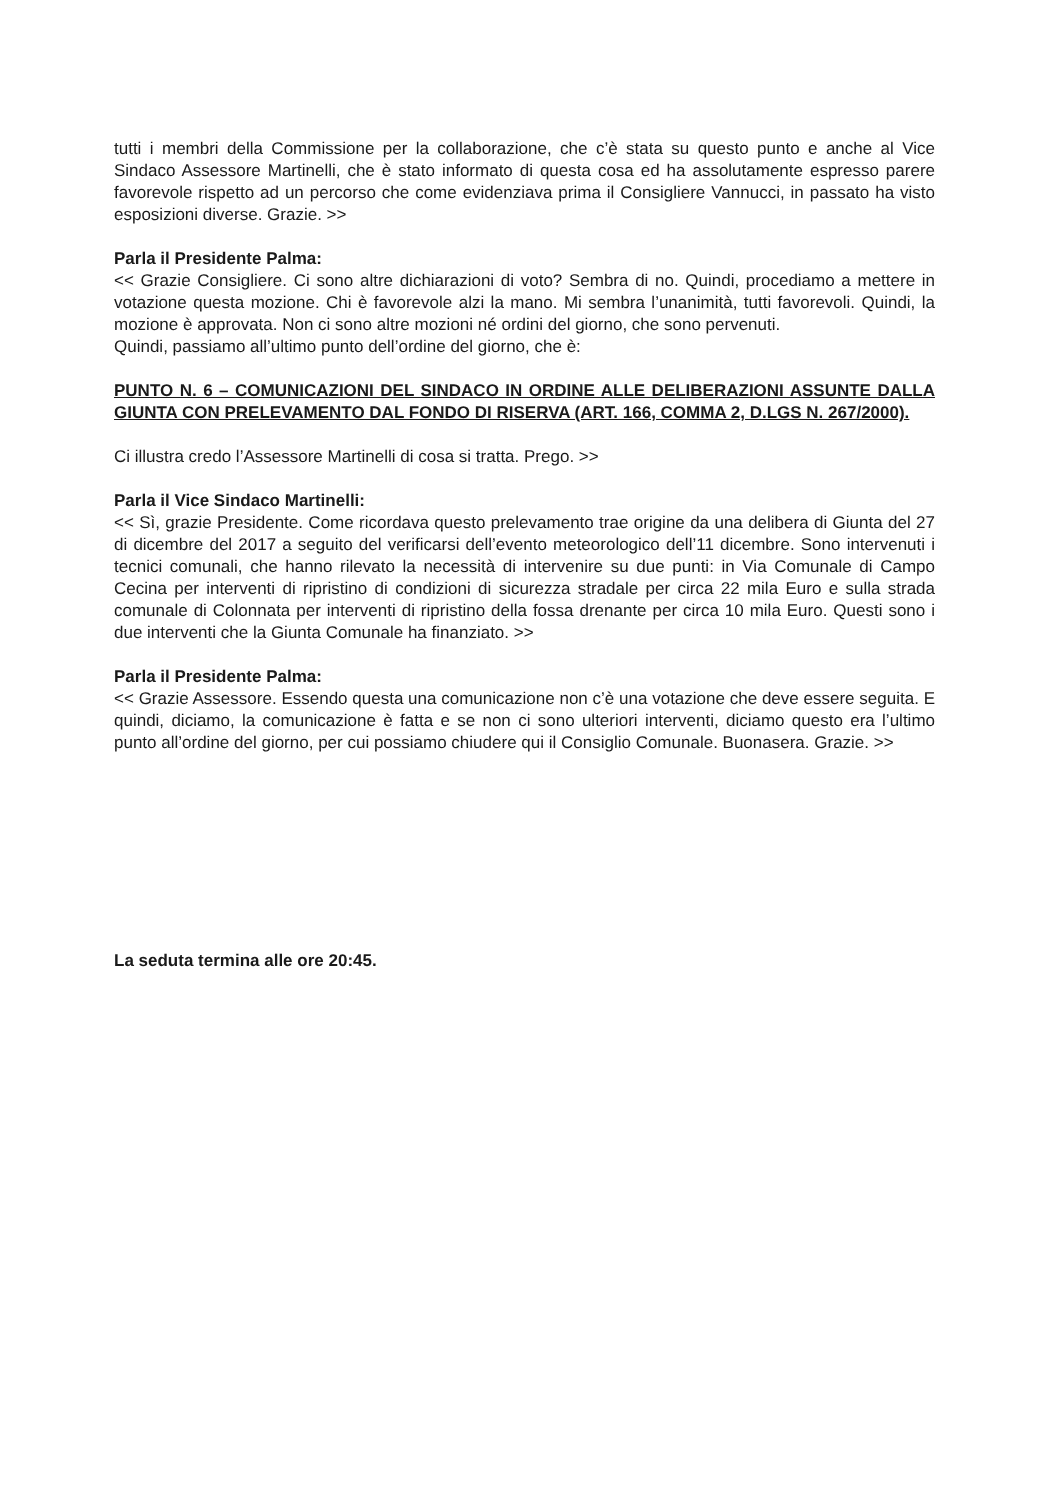tutti i membri della Commissione per la collaborazione, che c’è stata su questo punto e anche al Vice Sindaco Assessore Martinelli, che è stato informato di questa cosa ed ha assolutamente espresso parere favorevole rispetto ad un percorso che come evidenziava prima il Consigliere Vannucci, in passato ha visto esposizioni diverse. Grazie. >>
Parla il Presidente Palma:
<< Grazie Consigliere. Ci sono altre dichiarazioni di voto? Sembra di no. Quindi, procediamo a mettere in votazione questa mozione. Chi è favorevole alzi la mano. Mi sembra l’unanimità, tutti favorevoli. Quindi, la mozione è approvata. Non ci sono altre mozioni né ordini del giorno, che sono pervenuti.
Quindi, passiamo all’ultimo punto dell’ordine del giorno, che è:
PUNTO N. 6 – COMUNICAZIONI DEL SINDACO IN ORDINE ALLE DELIBERAZIONI ASSUNTE DALLA GIUNTA CON PRELEVAMENTO DAL FONDO DI RISERVA (ART. 166, COMMA 2, D.LGS N. 267/2000).
Ci illustra credo l’Assessore Martinelli di cosa si tratta. Prego. >>
Parla il Vice Sindaco Martinelli:
<< Sì, grazie Presidente. Come ricordava questo prelevamento trae origine da una delibera di Giunta del 27 di dicembre del 2017 a seguito del verificarsi dell’evento meteorologico dell’11 dicembre. Sono intervenuti i tecnici comunali, che hanno rilevato la necessità di intervenire su due punti: in Via Comunale di Campo Cecina per interventi di ripristino di condizioni di sicurezza stradale per circa 22 mila Euro e sulla strada comunale di Colonnata per interventi di ripristino della fossa drenante per circa 10 mila Euro. Questi sono i due interventi che la Giunta Comunale ha finanziato. >>
Parla il Presidente Palma:
<< Grazie Assessore. Essendo questa una comunicazione non c’è una votazione che deve essere seguita. E quindi, diciamo, la comunicazione è fatta e se non ci sono ulteriori interventi, diciamo questo era l’ultimo punto all’ordine del giorno, per cui possiamo chiudere qui il Consiglio Comunale. Buonasera. Grazie. >>
La seduta termina alle ore 20:45.